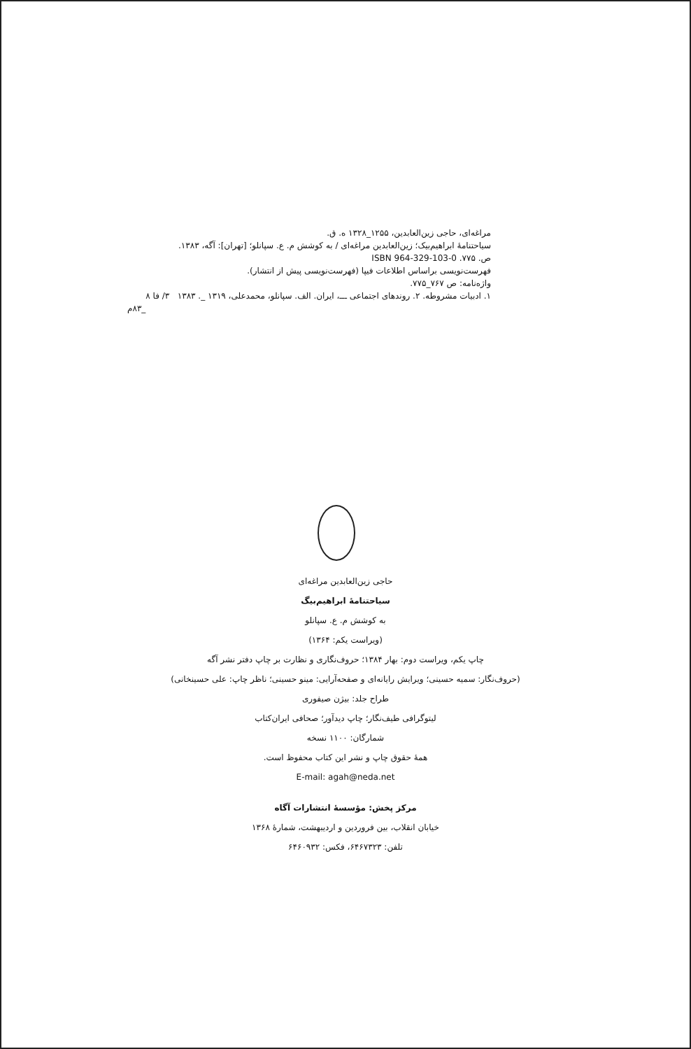مراغه‌ای، حاجی زین‌العابدین، ۱۲۵۵_۱۳۲۸ ه. ق.
سیاحتنامهٔ ابراهیم‌بیک؛ زین‌العابدین مراغه‌ای / به کوشش م. ع. سپانلو؛ [تهران]: آگه، ۱۳۸۳.
ص. ۷۷۵. ISBN 964-329-103-0
فهرست‌نویسی براساس اطلاعات فیپا (فهرست‌نویسی پیش از انتشار).
واژه‌نامه: ص ۷۶۷_۷۷۵.
۱. ادبیات مشروطه. ۲. روندهای اجتماعی ـــ، ایران. الف. سپانلو، محمدعلی، ۱۳۱۹ _. ۱۳۸۳ ۳/ فا ۸
_۸۳م
حاجی زین‌العابدین مراغه‌ای
سیاحتنامهٔ ابراهیم‌بیگ
به کوشش م. ع. سپانلو
(ویراست یکم: ۱۳۶۴)
چاپ یکم، ویراست دوم: بهار ۱۳۸۴؛ حروف‌نگاری و نظارت بر چاپ دفتر نشر آگه
(حروف‌نگار: سمیه حسینی؛ ویرایش رایانه‌ای و صفحه‌آرایی: مینو حسینی؛ ناظر چاپ: علی حسینخانی)
طراح جلد: بیژن صیفوری
لیتوگرافی طیف‌نگار؛ چاپ دیدآور؛ صحافی ایران‌کتاب
شمارگان: ۱۱۰۰ نسخه
همهٔ حقوق چاپ و نشر این کتاب محفوظ است.
E-mail: agah@neda.net
مرکز پخش: مؤسسهٔ انتشارات آگاه
خیابان انقلاب، بین فروردین و اردیبهشت، شمارهٔ ۱۳۶۸
تلفن: ۶۴۶۷۳۲۳، فکس: ۶۴۶۰۹۳۲